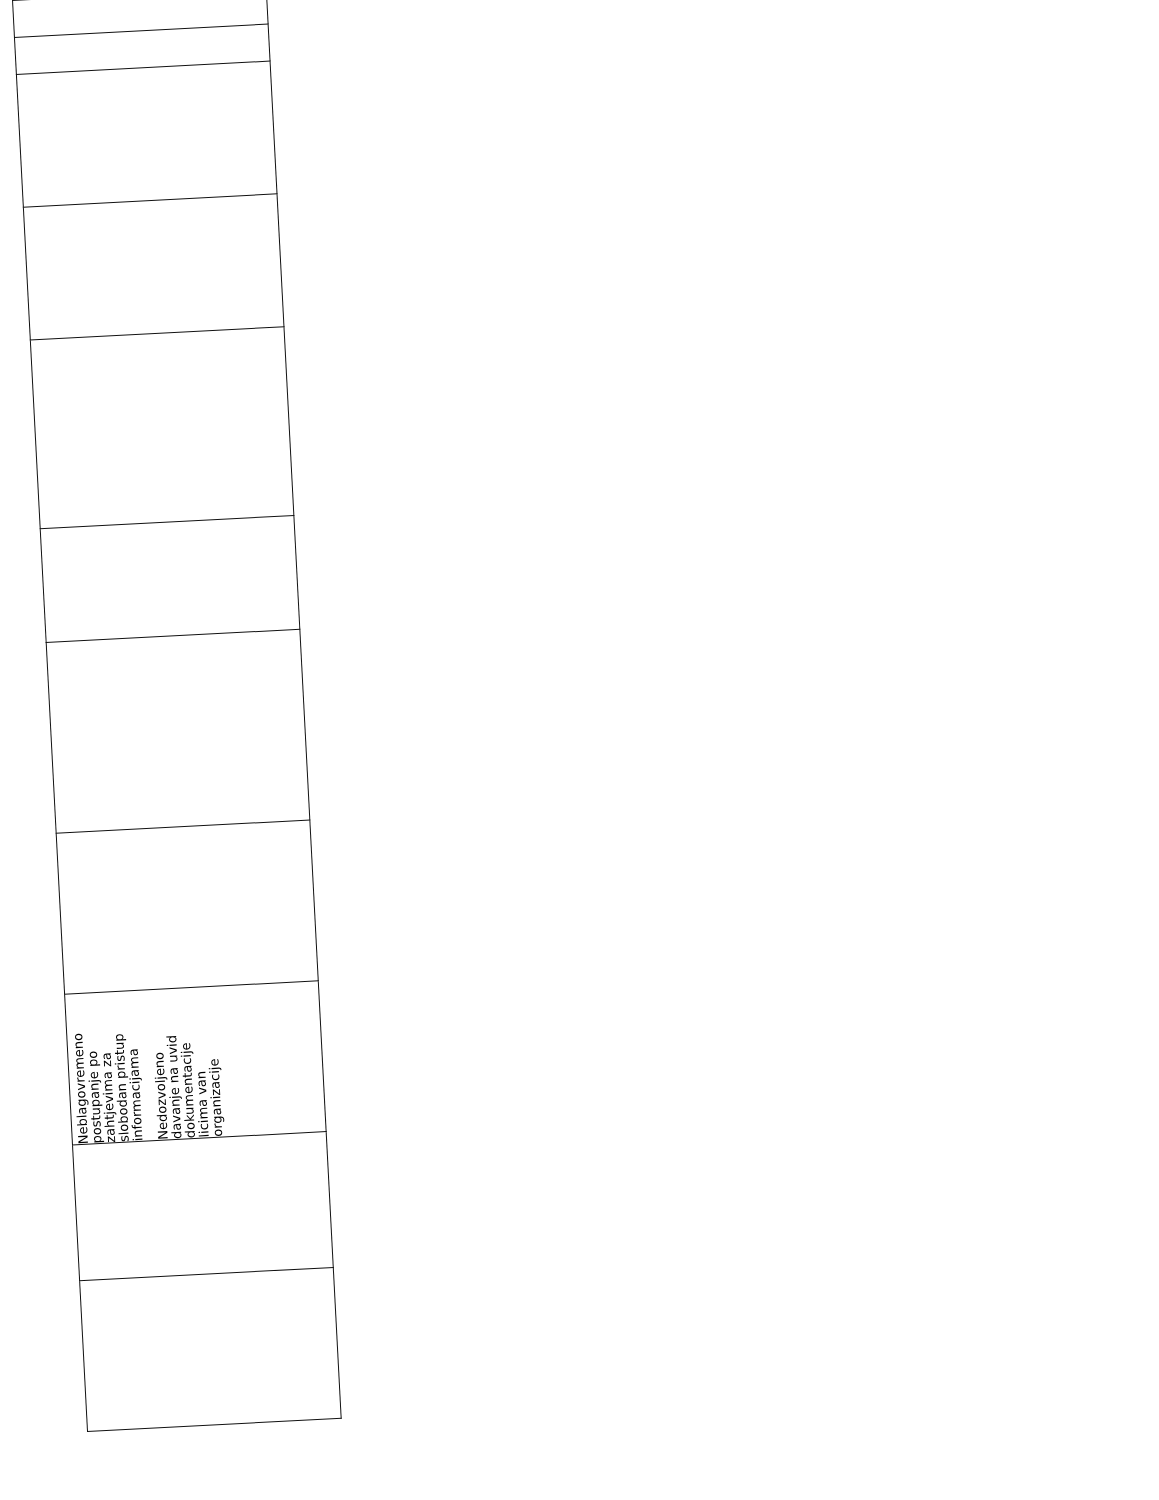| Neblagovremeno postupanje po zahtjevima za slobodan pristup informacijama Nedozvoljeno davanje na uvid dokumentacije licima van organizacije |